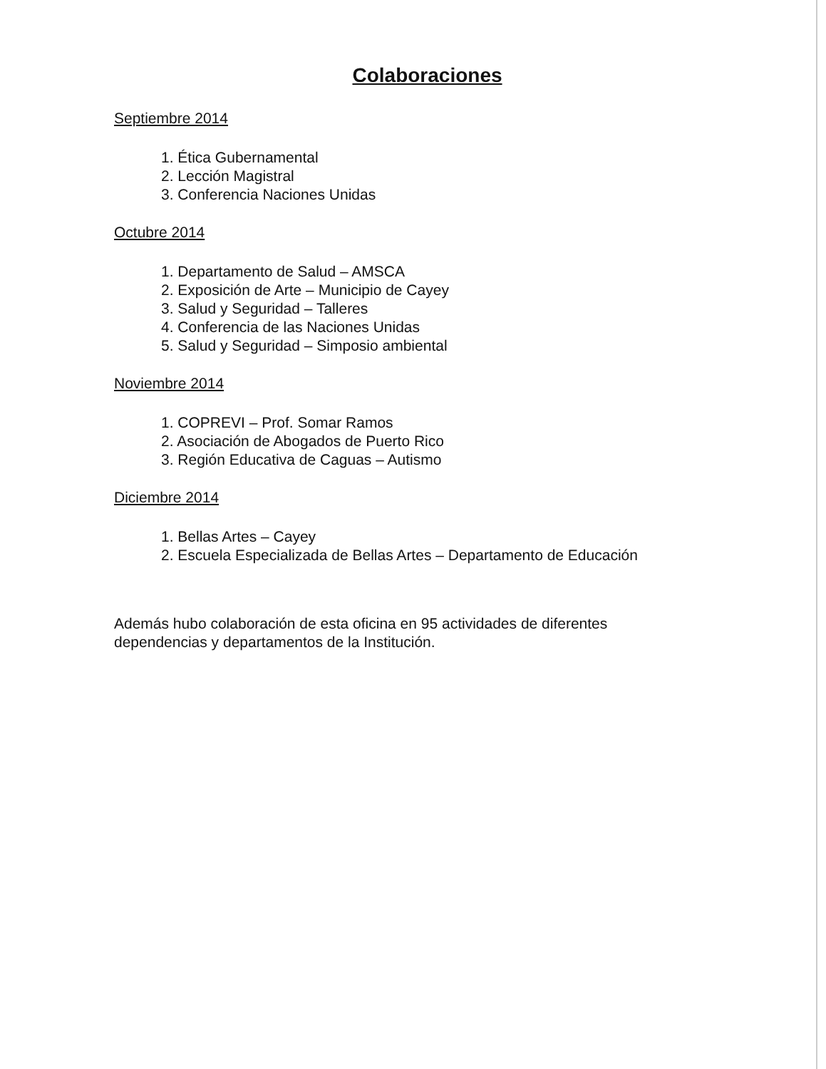Colaboraciones
Septiembre 2014
1. Ética Gubernamental
2. Lección Magistral
3. Conferencia Naciones Unidas
Octubre 2014
1. Departamento de Salud – AMSCA
2. Exposición de Arte – Municipio de Cayey
3. Salud y Seguridad – Talleres
4. Conferencia de las Naciones Unidas
5. Salud y Seguridad – Simposio ambiental
Noviembre 2014
1. COPREVI – Prof. Somar Ramos
2. Asociación de Abogados de Puerto Rico
3. Región Educativa de Caguas – Autismo
Diciembre 2014
1. Bellas Artes – Cayey
2. Escuela Especializada de Bellas Artes – Departamento de Educación
Además hubo colaboración de esta oficina en 95 actividades de diferentes dependencias y departamentos de la Institución.